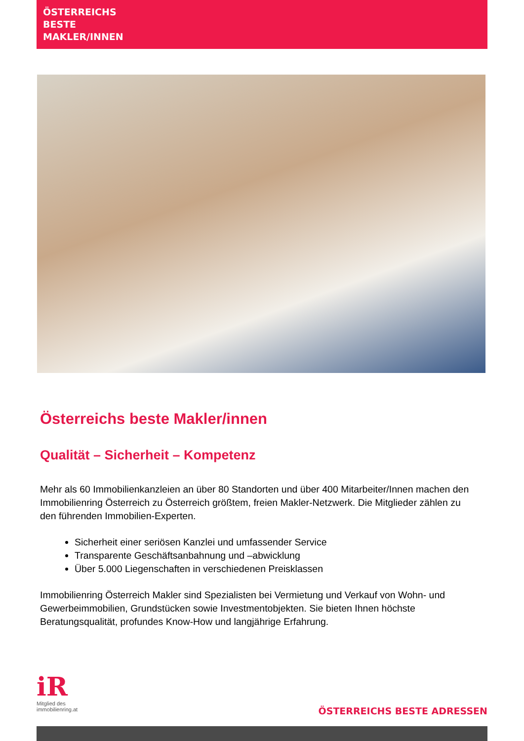ÖSTERREICHS
BESTE
MAKLER/INNEN
Österreichs beste Makler/innen
Qualität – Sicherheit – Kompetenz
Mehr als 60 Immobilienkanzleien an über 80 Standorten und über 400 Mitarbeiter/Innen machen den Immobilienring Österreich zu Österreich größtem, freien Makler-Netzwerk. Die Mitglieder zählen zu den führenden Immobilien-Experten.
Sicherheit einer seriösen Kanzlei und umfassender Service
Transparente Geschäftsanbahnung und –abwicklung
Über 5.000 Liegenschaften in verschiedenen Preisklassen
Immobilienring Österreich Makler sind Spezialisten bei Vermietung und Verkauf von Wohn- und Gewerbeimmobilien, Grundstücken sowie Investmentobjekten. Sie bieten Ihnen höchste Beratungsqualität, profundes Know-How und langjährige Erfahrung.
iR
Mitglied des
immobilienring.at
ÖSTERREICHS BESTE ADRESSEN